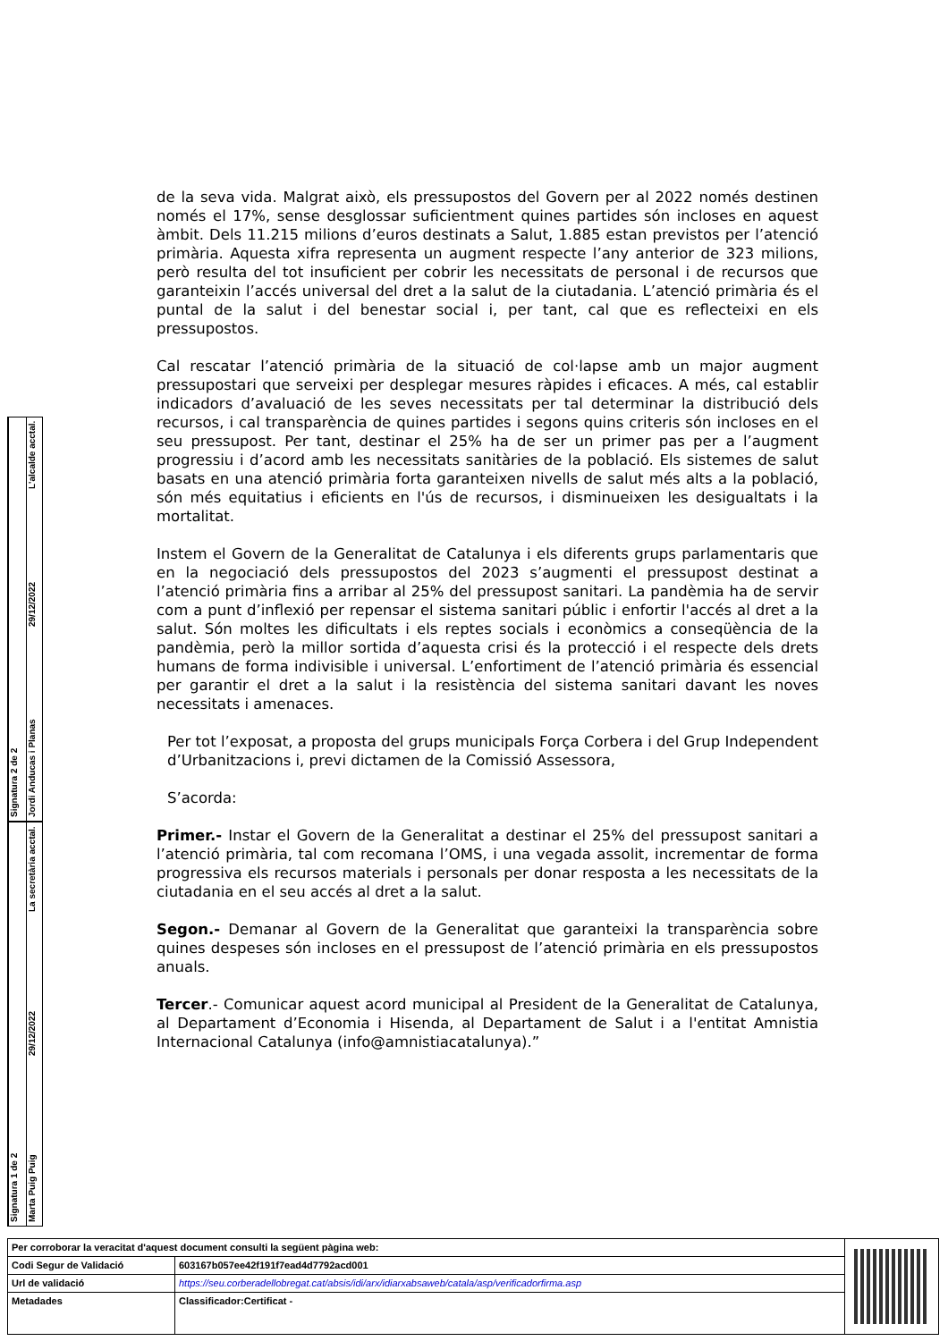de la seva vida. Malgrat això, els pressupostos del Govern per al 2022 només destinen només el 17%, sense desglossar suficientment quines partides són incloses en aquest àmbit. Dels 11.215 milions d’euros destinats a Salut, 1.885 estan previstos per l’atenció primària. Aquesta xifra representa un augment respecte l’any anterior de 323 milions, però resulta del tot insuficient per cobrir les necessitats de personal i de recursos que garanteixin l’accés universal del dret a la salut de la ciutadania. L’atenció primària és el puntal de la salut i del benestar social i, per tant, cal que es reflecteixi en els pressupostos.
Cal rescatar l’atenció primària de la situació de col·lapse amb un major augment pressupostari que serveixi per desplegar mesures ràpides i eficaces. A més, cal establir indicadors d’avaluació de les seves necessitats per tal determinar la distribució dels recursos, i cal transparència de quines partides i segons quins criteris són incloses en el seu pressupost. Per tant, destinar el 25% ha de ser un primer pas per a l’augment progressiu i d’acord amb les necessitats sanitàries de la població. Els sistemes de salut basats en una atenció primària forta garanteixen nivells de salut més alts a la població, són més equitatius i eficients en l'ús de recursos, i disminueixen les desigualtats i la mortalitat.
Instem el Govern de la Generalitat de Catalunya i els diferents grups parlamentaris que en la negociació dels pressupostos del 2023 s’augmenti el pressupost destinat a l’atenció primària fins a arribar al 25% del pressupost sanitari. La pandèmia ha de servir com a punt d’inflexió per repensar el sistema sanitari públic i enfortir l'accés al dret a la salut. Són moltes les dificultats i els reptes socials i econòmics a conseqüència de la pandèmia, però la millor sortida d’aquesta crisi és la protecció i el respecte dels drets humans de forma indivisible i universal. L’enfortiment de l’atenció primària és essencial per garantir el dret a la salut i la resistència del sistema sanitari davant les noves necessitats i amenaces.
Per tot l’exposat, a proposta del grups municipals Força Corbera i del Grup Independent d’Urbanitzacions i, previ dictamen de la Comissió Assessora,
S’acorda:
Primer.- Instar el Govern de la Generalitat a destinar el 25% del pressupost sanitari a l’atenció primària, tal com recomana l’OMS, i una vegada assolit, incrementar de forma progressiva els recursos materials i personals per donar resposta a les necessitats de la ciutadania en el seu accés al dret a la salut.
Segon.- Demanar al Govern de la Generalitat que garanteixi la transparència sobre quines despeses són incloses en el pressupost de l’atenció primària en els pressupostos anuals.
Tercer.- Comunicar aquest acord municipal al President de la Generalitat de Catalunya, al Departament d’Economia i Hisenda, al Departament de Salut i a l'entitat Amnistia Internacional Catalunya (info@amnistiacatalunya).”
Signatura 2 de 2
Jordi Anducas i Planas 29/12/2022 L'alcalde acctal.
Signatura 1 de 2
Marta Puig Puig 29/12/2022 La secretària acctal.
| Per corroborar la veracitat d'aquest document consulti la següent pàgina web: | |
| Codi Segur de Validació | 603167b057ee42f191f7ead4d7792acd001 |
| Url de validació | https://seu.corberadellobregat.cat/absis/idi/arx/idiarxabsaweb/catala/asp/verificadorfirma.asp |
| Metadades | Classificador:Certificat - |